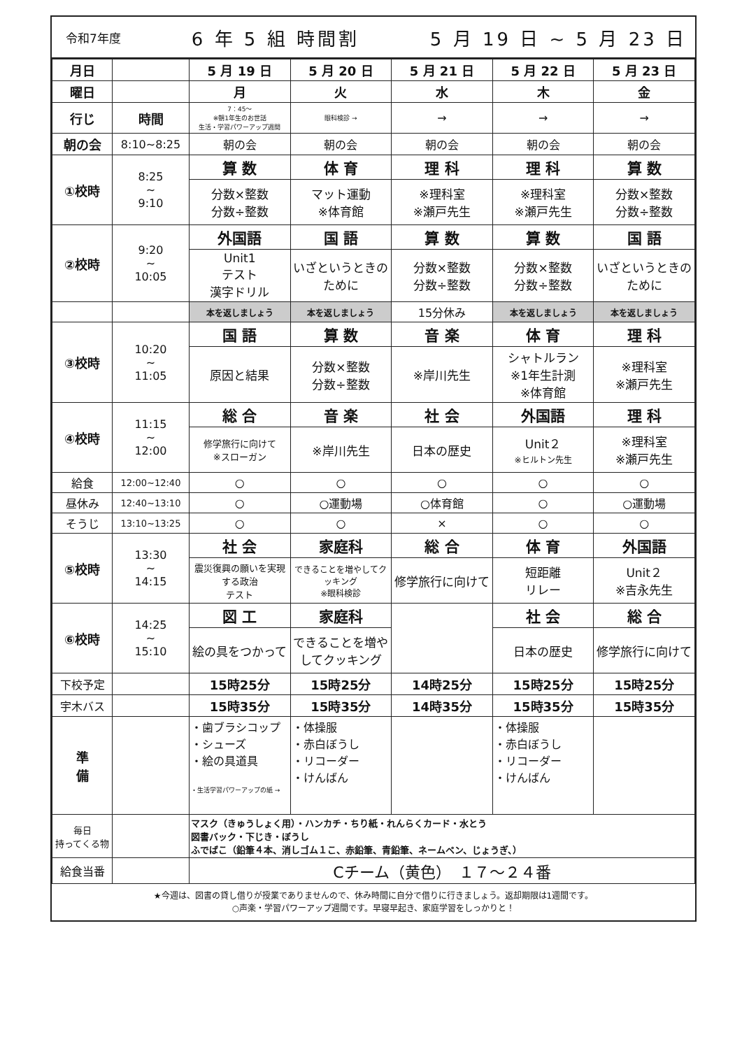令和7年度 6 年 5 組 時間割 5 月 19 日 ~ 5 月 23 日
| 月日 | | 5 月 19 日 | 5 月 20 日 | 5 月 21 日 | 5 月 22 日 | 5 月 23 日 |
| 曜日 | | 月 | 火 | 水 | 木 | 金 |
| 行じ | 時間 | 7：45～ ※朝1年生のお世話 生活・学習パワーアップ週間 | 眼科検診 → | → | → | → |
| 朝の会 | 8:10~8:25 | 朝の会 | 朝の会 | 朝の会 | 朝の会 | 朝の会 |
| ①校時 | 8:25 ~ 9:10 | 算 数 | 体 育 | 理 科 | 理 科 | 算 数 |
| | | 分数×整数 分数÷整数 | マット運動 ※体育館 | ※理科室 ※瀬戸先生 | ※理科室 ※瀬戸先生 | 分数×整数 分数÷整数 |
| ②校時 | 9:20 ~ 10:05 | 外国語 | 国 語 | 算 数 | 算 数 | 国 語 |
| | | Unit1 テスト 漢字ドリル | いざというときのために | 分数×整数 分数÷整数 | 分数×整数 分数÷整数 | いざというときのために |
| | | 本を返しましょう | 本を返しましょう | 15分休み | 本を返しましょう | 本を返しましょう |
| ③校時 | 10:20 ~ 11:05 | 国 語 | 算 数 | 音 楽 | 体 育 | 理 科 |
| | | 原因と結果 | 分数×整数 分数÷整数 | ※岸川先生 | シャトルラン ※1年生計測 ※体育館 | ※理科室 ※瀬戸先生 |
| ④校時 | 11:15 ~ 12:00 | 総 合 | 音 楽 | 社 会 | 外国語 | 理 科 |
| | | 修学旅行に向けて ※スローガン | ※岸川先生 | 日本の歴史 | Unit２ ※ヒルトン先生 | ※理科室 ※瀬戸先生 |
| 給食 | 12:00~12:40 | ○ | ○ | ○ | ○ | ○ |
| 昼休み | 12:40~13:10 | ○ | ○運動場 | ○体育館 | ○ | ○運動場 |
| そうじ | 13:10~13:25 | ○ | ○ | × | ○ | ○ |
| ⑤校時 | 13:30 ~ 14:15 | 社 会 | 家庭科 | 総 合 | 体 育 | 外国語 |
| | | 震災復興の願いを実現する政治 テスト | できることを増やしてクッキング ※眼科検診 | 修学旅行に向けて | 短距離 リレー | Unit２ ※吉永先生 |
| ⑥校時 | 14:25 ~ 15:10 | 図 工 | 家庭科 | | 社 会 | 総 合 |
| | | 絵の具をつかって | できることを増やしてクッキング | | 日本の歴史 | 修学旅行に向けて |
| 下校予定 | | 15時25分 | 15時25分 | 14時25分 | 15時25分 | 15時25分 |
| 宇木バス | | 15時35分 | 15時35分 | 14時35分 | 15時35分 | 15時35分 |
| 準 備 | | ・歯ブラシコップ ・シューズ ・絵の具道具 ・生活学習パワーアップの紙 → | ・体操服 ・赤白ぼうし ・リコーダー ・けんばん | | ・体操服 ・赤白ぼうし ・リコーダー ・けんばん | |
| 毎日 持ってくる物 | | マスク（きゅうしょく用）・ハンカチ・ちり紙・れんらくカード・水とう 図書バック・下じき・ぼうし ふでばこ（鉛筆４本、消しゴム１こ、赤鉛筆、青鉛筆、ネームペン、じょうぎ、） | | | | |
| 給食当番 | | Cチーム（黄色） １７～２４番 | | | | |
★今週は、図書の貸し借りが授業でありませんので、休み時間に自分で借りに行きましょう。返却期限は1週間です。
○声楽・学習パワーアップ週間です。早寝早起き、家庭学習をしっかりと！